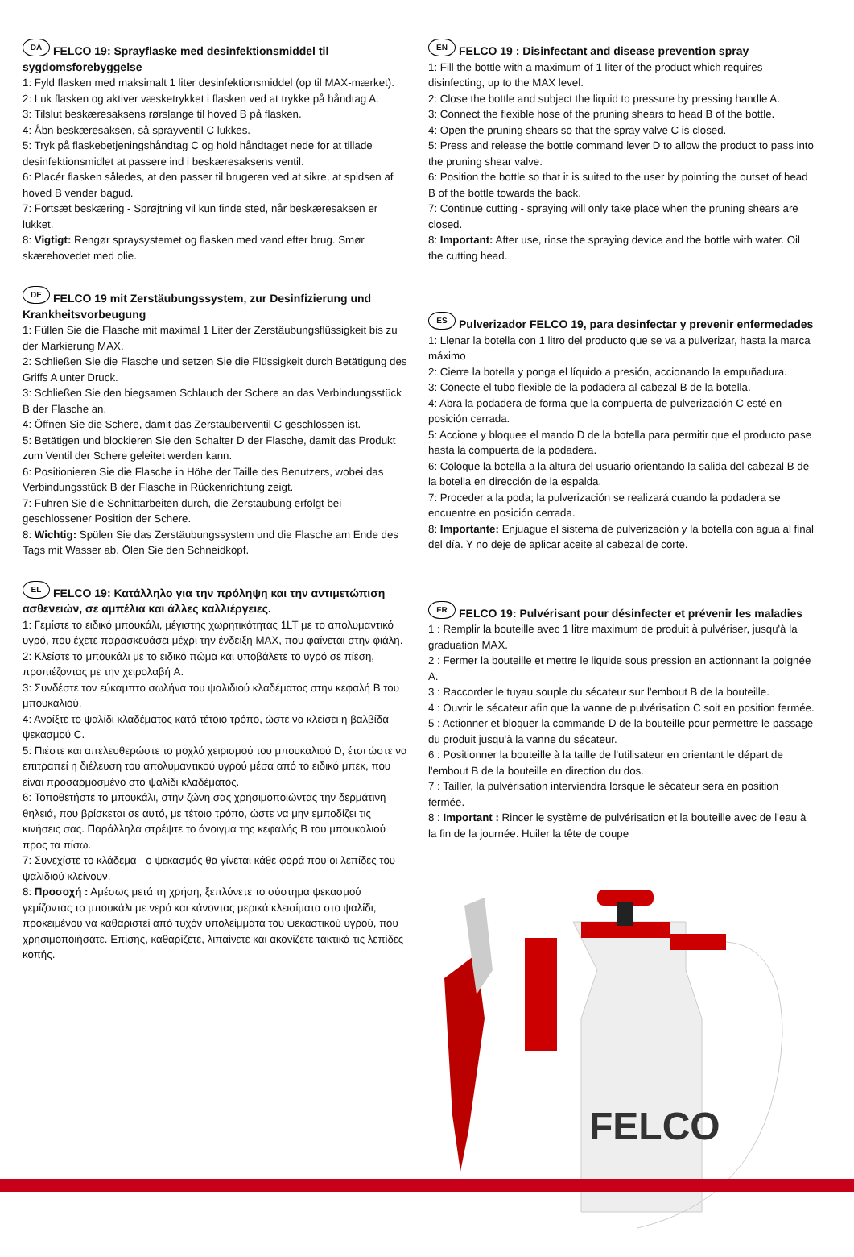DA FELCO 19: Sprayflaske med desinfektionsmiddel til sygdomsforebyggelse
1: Fyld flasken med maksimalt 1 liter desinfektionsmiddel (op til MAX-mærket).
2: Luk flasken og aktiver væsketrykket i flasken ved at trykke på håndtag A.
3: Tilslut beskæresaksens rørslange til hoved B på flasken.
4: Åbn beskæresaksen, så sprayventil C lukkes.
5: Tryk på flaskebetjeningshåndtag C og hold håndtaget nede for at tillade desinfektionsmidlet at passere ind i beskæresaksens ventil.
6: Placér flasken således, at den passer til brugeren ved at sikre, at spidsen af hoved B vender bagud.
7: Fortsæt beskæring - Sprøjtning vil kun finde sted, når beskæresaksen er lukket.
8: Vigtigt: Rengør spraysystemet og flasken med vand efter brug. Smør skærehovedet med olie.
DE FELCO 19 mit Zerstäubungssystem, zur Desinfizierung und Krankheitsvorbeugung
1: Füllen Sie die Flasche mit maximal 1 Liter der Zerstäubungsflüssigkeit bis zu der Markierung MAX.
2: Schließen Sie die Flasche und setzen Sie die Flüssigkeit durch Betätigung des Griffs A unter Druck.
3: Schließen Sie den biegsamen Schlauch der Schere an das Verbindungsstück B der Flasche an.
4: Öffnen Sie die Schere, damit das Zerstäuberventil C geschlossen ist.
5: Betätigen und blockieren Sie den Schalter D der Flasche, damit das Produkt zum Ventil der Schere geleitet werden kann.
6: Positionieren Sie die Flasche in Höhe der Taille des Benutzers, wobei das Verbindungsstück B der Flasche in Rückenrichtung zeigt.
7: Führen Sie die Schnittarbeiten durch, die Zerstäubung erfolgt bei geschlossener Position der Schere.
8: Wichtig: Spülen Sie das Zerstäubungssystem und die Flasche am Ende des Tags mit Wasser ab. Ölen Sie den Schneidkopf.
EL FELCO 19: Κατάλληλο για την πρόληψη και την αντιμετώπιση ασθενειών, σε αμπέλια και άλλες καλλιέργειες.
1: Γεμίστε το ειδικό μπουκάλι, μέγιστης χωρητικότητας 1LT με το απολυμαντικό υγρό, που έχετε παρασκευάσει μέχρι την ένδειξη MAX, που φαίνεται στην φιάλη.
2: Κλείστε το μπουκάλι με το ειδικό πώμα και υποβάλετε το υγρό σε πίεση, προπιέζοντας με την χειρολαβή A.
3: Συνδέστε τον εύκαμπτο σωλήνα του ψαλιδιού κλαδέματος στην κεφαλή B του μπουκαλιού.
4: Ανοίξτε το ψαλίδι κλαδέματος κατά τέτοιο τρόπο, ώστε να κλείσει η βαλβίδα ψεκασμού C.
5: Πιέστε και απελευθερώστε το μοχλό χειρισμού του μπουκαλιού D, έτσι ώστε να επιτραπεί η διέλευση του απολυμαντικού υγρού μέσα από το ειδικό μπεκ, που είναι προσαρμοσμένο στο ψαλίδι κλαδέματος.
6: Τοποθετήστε το μπουκάλι, στην ζώνη σας χρησιμοποιώντας την δερμάτινη θηλειά, που βρίσκεται σε αυτό, με τέτοιο τρόπο, ώστε να μην εμποδίζει τις κινήσεις σας. Παράλληλα στρέψτε το άνοιγμα της κεφαλής B του μπουκαλιού προς τα πίσω.
7: Συνεχίστε το κλάδεμα - ο ψεκασμός θα γίνεται κάθε φορά που οι λεπίδες του ψαλιδιού κλείνουν.
8: Προσοχή : Αμέσως μετά τη χρήση, ξεπλύνετε το σύστημα ψεκασμού γεμίζοντας το μπουκάλι με νερό και κάνοντας μερικά κλεισίματα στο ψαλίδι, προκειμένου να καθαριστεί από τυχόν υπολείμματα του ψεκαστικού υγρού, που χρησιμοποιήσατε. Επίσης, καθαρίζετε, λιπαίνετε και ακονίζετε τακτικά τις λεπίδες κοπής.
EN FELCO 19 : Disinfectant and disease prevention spray
1: Fill the bottle with a maximum of 1 liter of the product which requires disinfecting, up to the MAX level.
2: Close the bottle and subject the liquid to pressure by pressing handle A.
3: Connect the flexible hose of the pruning shears to head B of the bottle.
4: Open the pruning shears so that the spray valve C is closed.
5: Press and release the bottle command lever D to allow the product to pass into the pruning shear valve.
6: Position the bottle so that it is suited to the user by pointing the outset of head B of the bottle towards the back.
7: Continue cutting - spraying will only take place when the pruning shears are closed.
8: Important: After use, rinse the spraying device and the bottle with water. Oil the cutting head.
ES Pulverizador FELCO 19, para desinfectar y prevenir enfermedades
1: Llenar la botella con 1 litro del producto que se va a pulverizar, hasta la marca máximo
2: Cierre la botella y ponga el líquido a presión, accionando la empuñadura.
3: Conecte el tubo flexible de la podadera al cabezal B de la botella.
4: Abra la podadera de forma que la compuerta de pulverización C esté en posición cerrada.
5: Accione y bloquee el mando D de la botella para permitir que el producto pase hasta la compuerta de la podadera.
6: Coloque la botella a la altura del usuario orientando la salida del cabezal B de la botella en dirección de la espalda.
7: Proceder a la poda; la pulverización se realizará cuando la podadera se encuentre en posición cerrada.
8: Importante: Enjuague el sistema de pulverización y la botella con agua al final del día. Y no deje de aplicar aceite al cabezal de corte.
FR FELCO 19: Pulvérisant pour désinfecter et prévenir les maladies
1 : Remplir la bouteille avec 1 litre maximum de produit à pulvériser, jusqu'à la graduation MAX.
2 : Fermer la bouteille et mettre le liquide sous pression en actionnant la poignée A.
3 : Raccorder le tuyau souple du sécateur sur l'embout B de la bouteille.
4 : Ouvrir le sécateur afin que la vanne de pulvérisation C soit en position fermée.
5 : Actionner et bloquer la commande D de la bouteille pour permettre le passage du produit jusqu'à la vanne du sécateur.
6 : Positionner la bouteille à la taille de l'utilisateur en orientant le départ de l'embout B de la bouteille en direction du dos.
7 : Tailler, la pulvérisation interviendra lorsque le sécateur sera en position fermée.
8 : Important : Rincer le système de pulvérisation et la bouteille avec de l’eau à la fin de la journée. Huiler la tête de coupe
FELCO